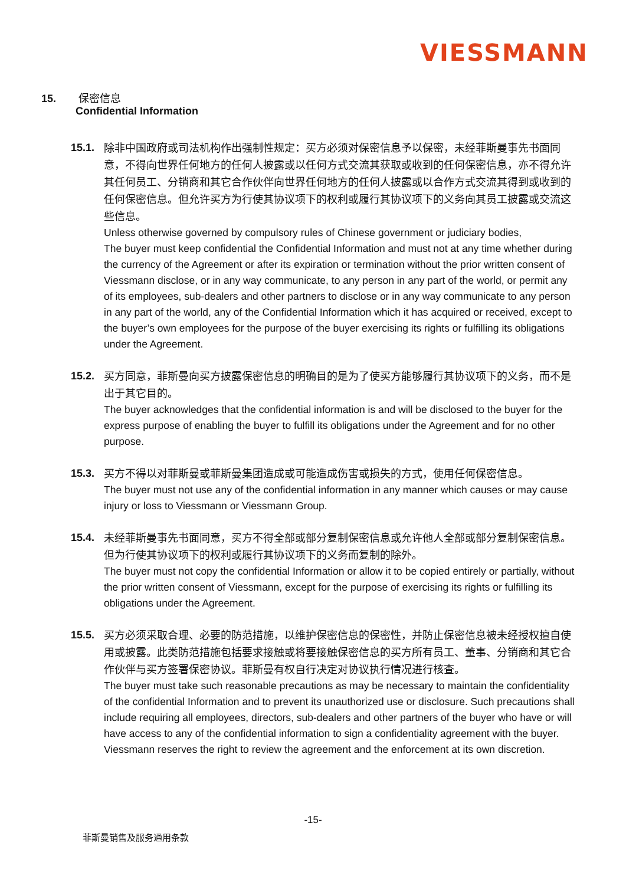VIESSMANN
15. 保密信息
Confidential Information
15.1.
除非中国政府或司法机构作出强制性规定：买方必须对保密信息予以保密，未经菲斯曼事先书面同意，不得向世界任何地方的任何人披露或以任何方式交流其获取或收到的任何保密信息，亦不得允许其任何员工、分销商和其它合作伙伴向世界任何地方的任何人披露或以合作方式交流其得到或收到的任何保密信息。但允许买方为行使其协议项下的权利或履行其协议项下的义务向其员工披露或交流这些信息。
Unless otherwise governed by compulsory rules of Chinese government or judiciary bodies,
The buyer must keep confidential the Confidential Information and must not at any time whether during the currency of the Agreement or after its expiration or termination without the prior written consent of Viessmann disclose, or in any way communicate, to any person in any part of the world, or permit any of its employees, sub-dealers and other partners to disclose or in any way communicate to any person in any part of the world, any of the Confidential Information which it has acquired or received, except to the buyer’s own employees for the purpose of the buyer exercising its rights or fulfilling its obligations under the Agreement.
15.2.
买方同意，菲斯曼向买方披露保密信息的明确目的是为了使买方能够履行其协议项下的义务，而不是出于其它目的。
The buyer acknowledges that the confidential information is and will be disclosed to the buyer for the express purpose of enabling the buyer to fulfill its obligations under the Agreement and for no other purpose.
15.3.
买方不得以对菲斯曼或菲斯曼集团造成或可能造成伤害或损失的方式，使用任何保密信息。
The buyer must not use any of the confidential information in any manner which causes or may cause injury or loss to Viessmann or Viessmann Group.
15.4.
未经菲斯曼事先书面同意，买方不得全部或部分复制保密信息或允许他人全部或部分复制保密信息。但为行使其协议项下的权利或履行其协议项下的义务而复制的除外。
The buyer must not copy the confidential Information or allow it to be copied entirely or partially, without the prior written consent of Viessmann, except for the purpose of exercising its rights or fulfilling its obligations under the Agreement.
15.5.
买方必须采取合理、必要的防范措施，以维护保密信息的保密性，并防止保密信息被未经授权擅自使用或披露。此类防范措施包括要求接触或将要接触保密信息的买方所有员工、董事、分销商和其它合作伙伴与买方签署保密协议。菲斯曼有权自行决定对协议执行情况进行核查。
The buyer must take such reasonable precautions as may be necessary to maintain the confidentiality of the confidential Information and to prevent its unauthorized use or disclosure. Such precautions shall include requiring all employees, directors, sub-dealers and other partners of the buyer who have or will have access to any of the confidential information to sign a confidentiality agreement with the buyer. Viessmann reserves the right to review the agreement and the enforcement at its own discretion.
-15-
菲斯曼销售及服务通用条款